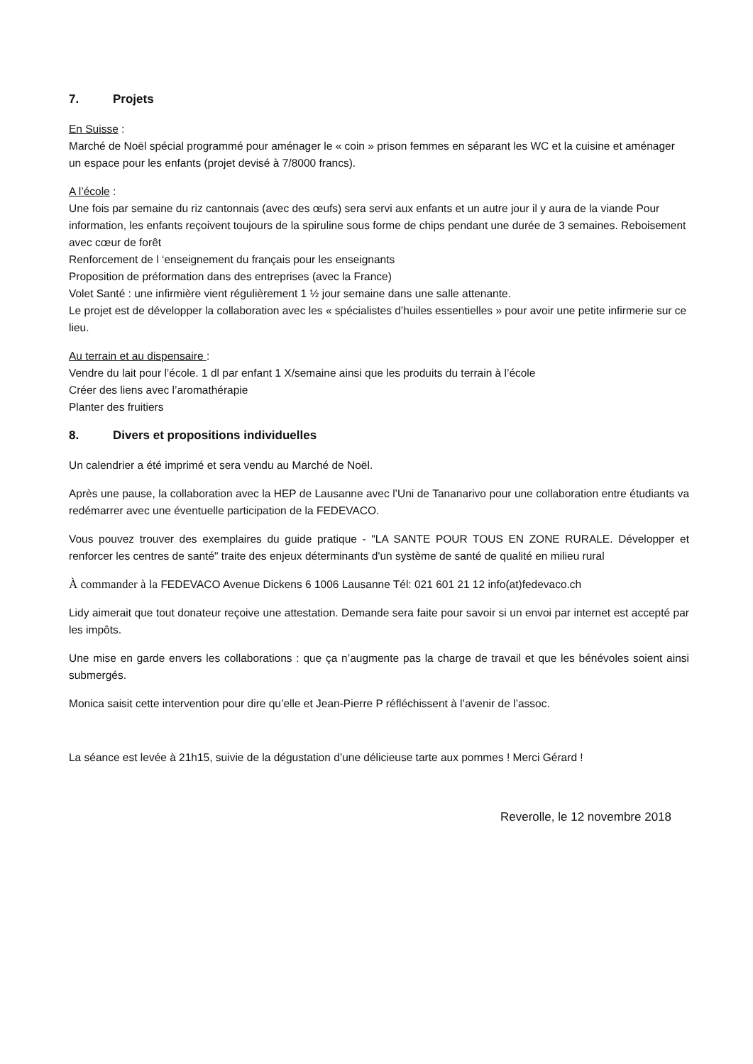7. Projets
En Suisse :
Marché de Noël spécial programmé pour aménager le « coin » prison femmes en séparant les WC et la cuisine et aménager un espace pour les enfants (projet devisé à 7/8000 francs).
A l’école :
Une fois par semaine du riz cantonnais (avec des œufs) sera servi aux enfants et un autre jour il y aura de la viande Pour information, les enfants reçoivent toujours de la spiruline sous forme de chips pendant une durée de 3 semaines. Reboisement avec cœur de forêt
Renforcement de l ‘enseignement du français pour les enseignants
Proposition de préformation dans des entreprises (avec la France)
Volet Santé : une infirmière vient régulièrement 1 ½ jour semaine dans une salle attenante.
Le projet est de développer la collaboration avec les « spécialistes d’huiles essentielles » pour avoir une petite infirmerie sur ce lieu.
Au terrain et au dispensaire :
Vendre du lait pour l’école. 1 dl par enfant 1 X/semaine ainsi que les produits du terrain à l’école
Créer des liens avec l’aromathérapie
Planter des fruitiers
8. Divers et propositions individuelles
Un calendrier a été imprimé et sera vendu au Marché de Noël.
Après une pause, la collaboration avec la HEP de Lausanne avec l’Uni de Tananarivo pour une collaboration entre étudiants va redémarrer avec une éventuelle participation de la FEDEVACO.
Vous pouvez trouver des exemplaires du guide pratique - "LA SANTE POUR TOUS EN ZONE RURALE. Développer et renforcer les centres de santé" traite des enjeux déterminants d'un système de santé de qualité en milieu rural
À commander à la FEDEVACO Avenue Dickens 6 1006 Lausanne Tél: 021 601 21 12 info(at)fedevaco.ch
Lidy aimerait que tout donateur reçoive une attestation. Demande sera faite pour savoir si un envoi par internet est accepté par les impôts.
Une mise en garde envers les collaborations : que ça n’augmente pas la charge de travail et que les bénévoles soient ainsi submergés.
Monica saisit cette intervention pour dire qu’elle et Jean-Pierre P réfléchissent à l’avenir de l’assoc.
La séance est levée à 21h15, suivie de la dégustation d’une délicieuse tarte aux pommes ! Merci Gérard !
Reverolle, le 12 novembre 2018